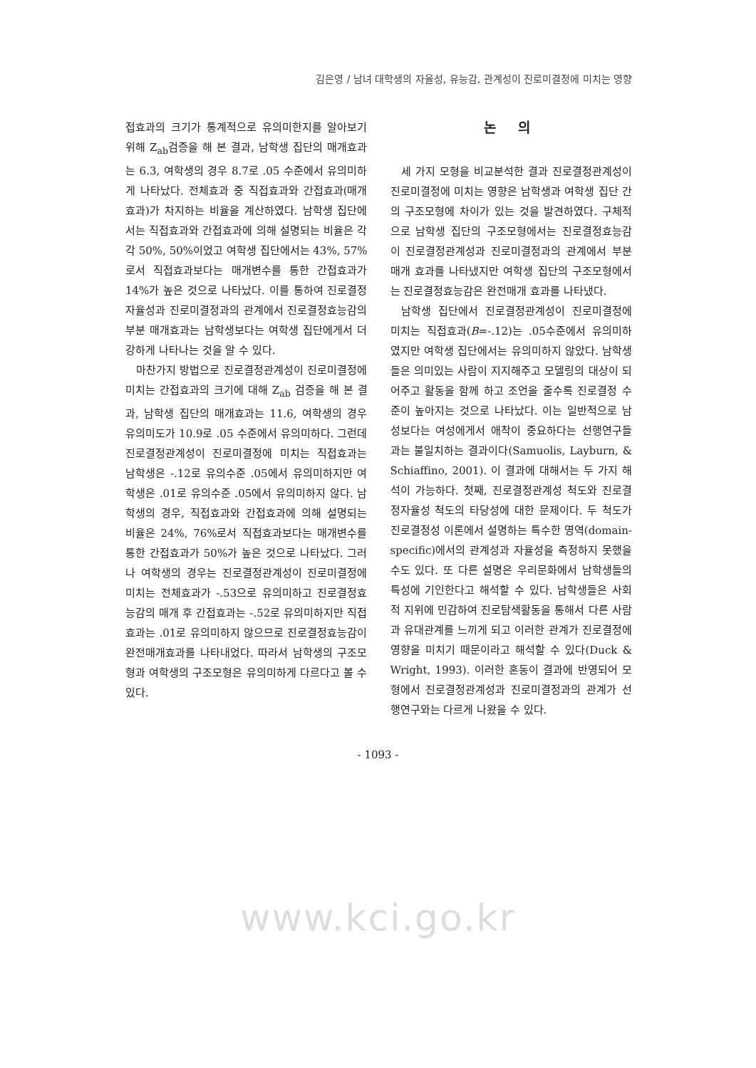김은영 / 남녀 대학생의 자율성, 유능감, 관계성이 진로미결정에 미치는 영향
접효과의 크기가 통계적으로 유의미한지를 알아보기 위해 Z<sub>ab</sub>검증을 해 본 결과, 남학생 집단의 매개효과는 6.3, 여학생의 경우 8.7로 .05 수준에서 유의미하게 나타났다. 전체효과 중 직접효과와 간접효과(매개효과)가 차지하는 비율을 계산하였다. 남학생 집단에서는 직접효과와 간접효과에 의해 설명되는 비율은 각각 50%, 50%이었고 여학생 집단에서는 43%, 57%로서 직접효과보다는 매개변수를 통한 간접효과가 14%가 높은 것으로 나타났다. 이를 통하여 진로결정자율성과 진로미결정과의 관계에서 진로결정효능감의 부분 매개효과는 남학생보다는 여학생 집단에게서 더 강하게 나타나는 것을 알 수 있다.
마찬가지 방법으로 진로결정관계성이 진로미결정에 미치는 간접효과의 크기에 대해 Z<sub>ab</sub> 검증을 해 본 결과, 남학생 집단의 매개효과는 11.6, 여학생의 경우 유의미도가 10.9로 .05 수준에서 유의미하다. 그런데 진로결정관계성이 진로미결정에 미치는 직접효과는 남학생은 -.12로 유의수준 .05에서 유의미하지만 여학생은 .01로 유의수준 .05에서 유의미하지 않다. 남학생의 경우, 직접효과와 간접효과에 의해 설명되는 비율은 24%, 76%로서 직접효과보다는 매개변수를 통한 간접효과가 50%가 높은 것으로 나타났다. 그러나 여학생의 경우는 진로결정관계성이 진로미결정에 미치는 전체효과가 -.53으로 유의미하고 진로결정효능감의 매개 후 간접효과는 -.52로 유의미하지만 직접효과는 .01로 유의미하지 않으므로 진로결정효능감이 완전매개효과를 나타내었다. 따라서 남학생의 구조모형과 여학생의 구조모형은 유의미하게 다르다고 볼 수 있다.
논 의
세 가지 모형을 비교분석한 결과 진로결정관계성이 진로미결정에 미치는 영향은 남학생과 여학생 집단 간의 구조모형에 차이가 있는 것을 발견하였다. 구체적으로 남학생 집단의 구조모형에서는 진로결정효능감이 진로결정관계성과 진로미결정과의 관계에서 부분매개 효과를 나타냈지만 여학생 집단의 구조모형에서는 진로결정효능감은 완전매개 효과를 나타냈다.
남학생 집단에서 진로결정관계성이 진로미결정에 미치는 직접효과(B=-.12)는 .05수준에서 유의미하였지만 여학생 집단에서는 유의미하지 않았다. 남학생들은 의미있는 사람이 지지해주고 모델링의 대상이 되어주고 활동을 함께 하고 조언을 줄수록 진로결정 수준이 높아지는 것으로 나타났다. 이는 일반적으로 남성보다는 여성에게서 애착이 중요하다는 선행연구들과는 불일치하는 결과이다(Samuolis, Layburn, & Schiaffino, 2001). 이 결과에 대해서는 두 가지 해석이 가능하다. 첫째, 진로결정관계성 척도와 진로결정자율성 척도의 타당성에 대한 문제이다. 두 척도가 진로결정성 이론에서 설명하는 특수한 영역(domain-specific)에서의 관계성과 자율성을 측정하지 못했을 수도 있다. 또 다른 설명은 우리문화에서 남학생들의 특성에 기인한다고 해석할 수 있다. 남학생들은 사회적 지위에 민감하여 진로탐색활동을 통해서 다른 사람과 유대관계를 느끼게 되고 이러한 관계가 진로결정에 영향을 미치기 때문이라고 해석할 수 있다(Duck & Wright, 1993). 이러한 혼동이 결과에 반영되어 모형에서 진로결정관계성과 진로미결정과의 관계가 선행연구와는 다르게 나왔을 수 있다.
- 1093 -
www.kci.go.kr